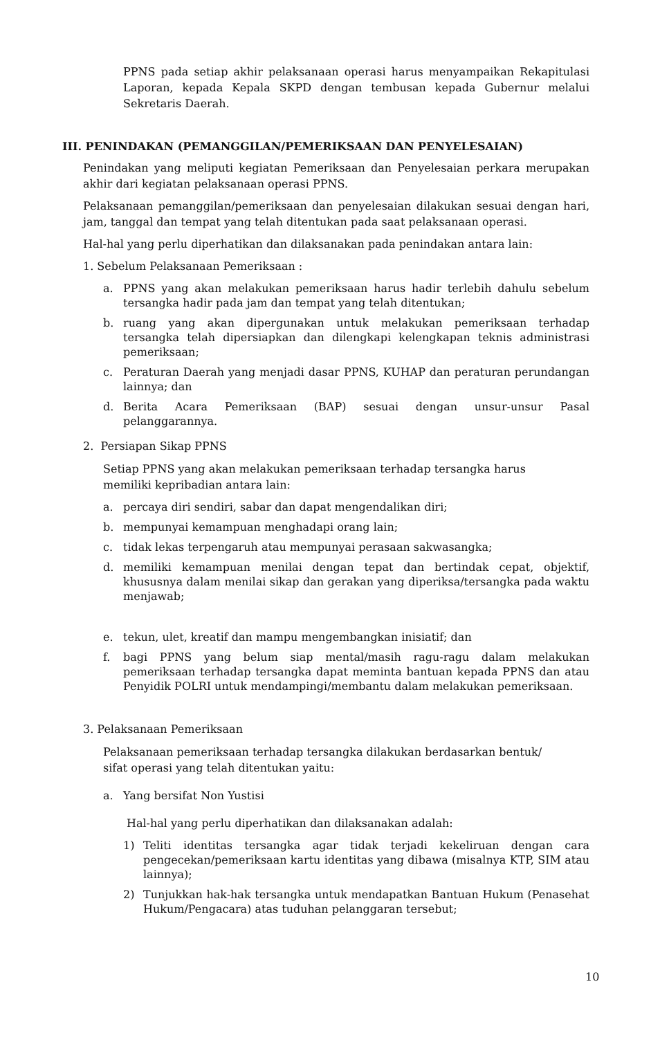PPNS pada setiap akhir pelaksanaan operasi harus menyampaikan Rekapitulasi Laporan, kepada Kepala SKPD dengan tembusan kepada Gubernur melalui Sekretaris Daerah.
III. PENINDAKAN (PEMANGGILAN/PEMERIKSAAN DAN PENYELESAIAN)
Penindakan yang meliputi kegiatan Pemeriksaan dan Penyelesaian perkara merupakan akhir dari kegiatan pelaksanaan operasi PPNS.
Pelaksanaan pemanggilan/pemeriksaan dan penyelesaian dilakukan sesuai dengan hari, jam, tanggal dan tempat yang telah ditentukan pada saat pelaksanaan operasi.
Hal-hal yang perlu diperhatikan dan dilaksanakan pada penindakan antara lain:
1. Sebelum Pelaksanaan Pemeriksaan :
a. PPNS yang akan melakukan pemeriksaan harus hadir terlebih dahulu sebelum tersangka hadir pada jam dan tempat yang telah ditentukan;
b. ruang yang akan dipergunakan untuk melakukan pemeriksaan terhadap tersangka telah dipersiapkan dan dilengkapi kelengkapan teknis administrasi pemeriksaan;
c. Peraturan Daerah yang menjadi dasar PPNS, KUHAP dan peraturan perundangan lainnya; dan
d. Berita Acara Pemeriksaan (BAP) sesuai dengan unsur-unsur Pasal pelanggarannya.
2. Persiapan Sikap PPNS
Setiap PPNS yang akan melakukan pemeriksaan terhadap tersangka harus
memiliki kepribadian antara lain:
a. percaya diri sendiri, sabar dan dapat mengendalikan diri;
b. mempunyai kemampuan menghadapi orang lain;
c. tidak lekas terpengaruh atau mempunyai perasaan sakwasangka;
d. memiliki kemampuan menilai dengan tepat dan bertindak cepat, objektif, khususnya dalam menilai sikap dan gerakan yang diperiksa/tersangka pada waktu menjawab;
e. tekun, ulet, kreatif dan mampu mengembangkan inisiatif; dan
f. bagi PPNS yang belum siap mental/masih ragu-ragu dalam melakukan pemeriksaan terhadap tersangka dapat meminta bantuan kepada PPNS dan atau Penyidik POLRI untuk mendampingi/membantu dalam melakukan pemeriksaan.
3. Pelaksanaan Pemeriksaan
Pelaksanaan pemeriksaan terhadap tersangka dilakukan berdasarkan bentuk/
sifat operasi yang telah ditentukan yaitu:
a. Yang bersifat Non Yustisi
Hal-hal yang perlu diperhatikan dan dilaksanakan adalah:
1) Teliti identitas tersangka agar tidak terjadi kekeliruan dengan cara pengecekan/pemeriksaan kartu identitas yang dibawa (misalnya KTP, SIM atau lainnya);
2) Tunjukkan hak-hak tersangka untuk mendapatkan Bantuan Hukum (Penasehat Hukum/Pengacara) atas tuduhan pelanggaran tersebut;
10